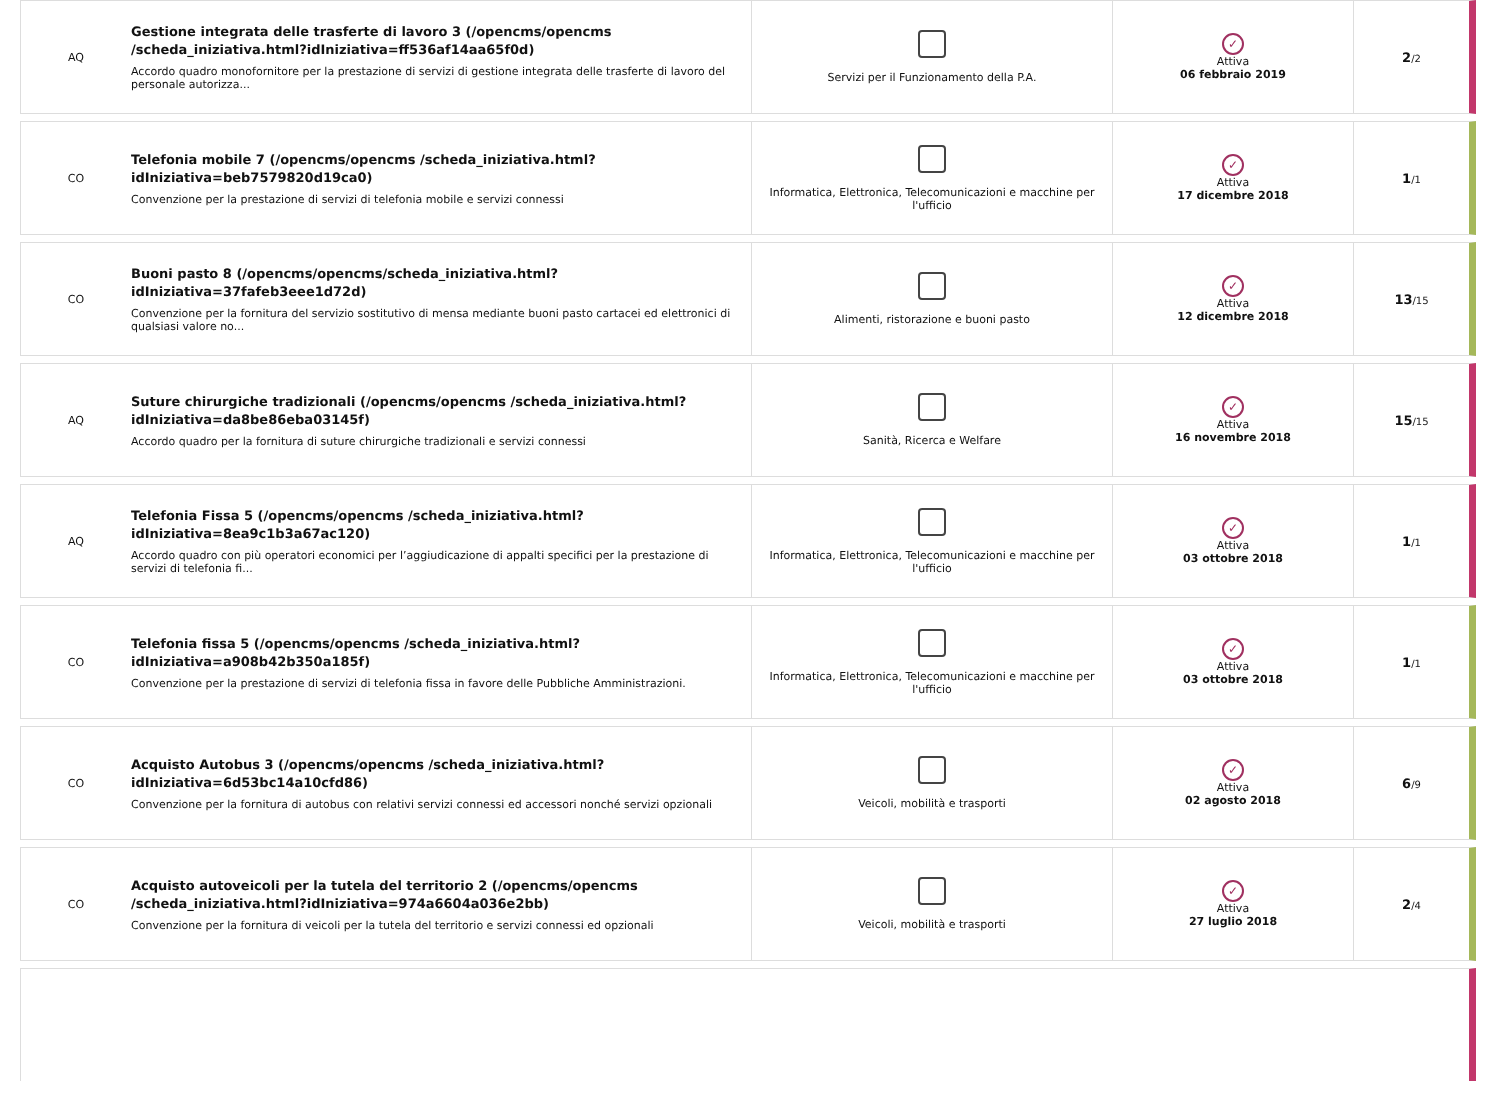| AQ | Gestione integrata delle trasferte di lavoro 3 (/opencms/opencms /scheda_iniziativa.html?idIniziativa=ff536af14aa65f0d) Accordo quadro monofornitore per la prestazione di servizi di gestione integrata delle trasferte di lavoro del personale autorizza... | Servizi per il Funzionamento della P.A. | ✓ Attiva 06 febbraio 2019 | 2 /2 |
| CO | Telefonia mobile 7 (/opencms/opencms /scheda_iniziativa.html?idIniziativa=beb7579820d19ca0) Convenzione per la prestazione di servizi di telefonia mobile e servizi connessi | Informatica, Elettronica, Telecomunicazioni e macchine per l'ufficio | ✓ Attiva 17 dicembre 2018 | 1 /1 |
| CO | Buoni pasto 8 (/opencms/opencms/scheda_iniziativa.html?idIniziativa=37fafeb3eee1d72d) Convenzione per la fornitura del servizio sostitutivo di mensa mediante buoni pasto cartacei ed elettronici di qualsiasi valore no... | Alimenti, ristorazione e buoni pasto | ✓ Attiva 12 dicembre 2018 | 13 /15 |
| AQ | Suture chirurgiche tradizionali (/opencms/opencms /scheda_iniziativa.html?idIniziativa=da8be86eba03145f) Accordo quadro per la fornitura di suture chirurgiche tradizionali e servizi connessi | Sanità, Ricerca e Welfare | ✓ Attiva 16 novembre 2018 | 15 /15 |
| AQ | Telefonia Fissa 5 (/opencms/opencms /scheda_iniziativa.html?idIniziativa=8ea9c1b3a67ac120) Accordo quadro con più operatori economici per l’aggiudicazione di appalti specifici per la prestazione di servizi di telefonia fi... | Informatica, Elettronica, Telecomunicazioni e macchine per l'ufficio | ✓ Attiva 03 ottobre 2018 | 1 /1 |
| CO | Telefonia fissa 5 (/opencms/opencms /scheda_iniziativa.html?idIniziativa=a908b42b350a185f) Convenzione per la prestazione di servizi di telefonia fissa in favore delle Pubbliche Amministrazioni. | Informatica, Elettronica, Telecomunicazioni e macchine per l'ufficio | ✓ Attiva 03 ottobre 2018 | 1 /1 |
| CO | Acquisto Autobus 3 (/opencms/opencms /scheda_iniziativa.html?idIniziativa=6d53bc14a10cfd86) Convenzione per la fornitura di autobus con relativi servizi connessi ed accessori nonché servizi opzionali | Veicoli, mobilità e trasporti | ✓ Attiva 02 agosto 2018 | 6 /9 |
| CO | Acquisto autoveicoli per la tutela del territorio 2 (/opencms/opencms /scheda_iniziativa.html?idIniziativa=974a6604a036e2bb) Convenzione per la fornitura di veicoli per la tutela del territorio e servizi connessi ed opzionali | Veicoli, mobilità e trasporti | ✓ Attiva 27 luglio 2018 | 2 /4 |